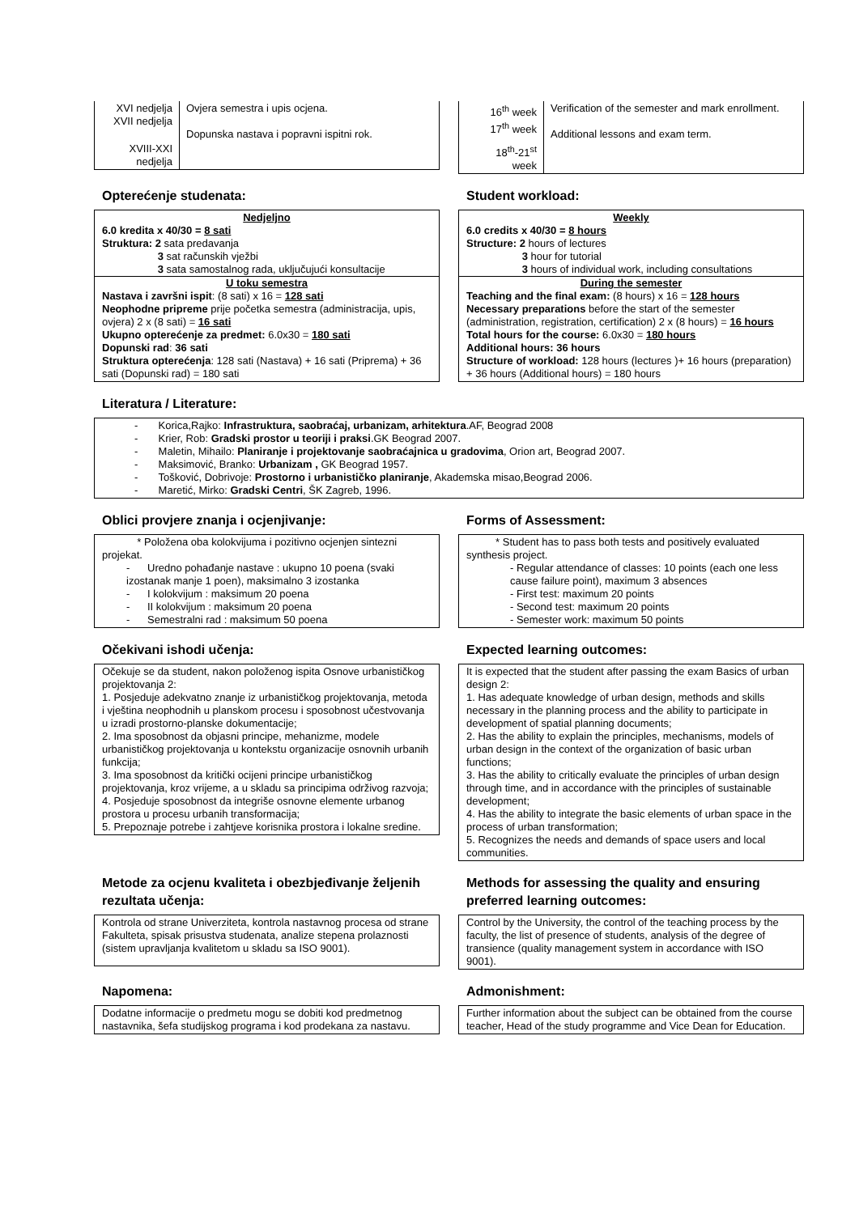| XVI nedjelja XVII nedjelja | Ovjera semestra i upis ocjena. Dopunska nastava i popravni ispitni rok. |
| XVIII-XXI nedjelja | |
| 16<sup>th</sup> week 17<sup>th</sup> week | Verification of the semester and mark enrollment. Additional lessons and exam term. |
| 18<sup>th</sup>-21<sup>st</sup> week | |
Opterećenje studenata:
Nedjeljno
6.0 kredita x 40/30 = 8 sati
Struktura: 2 sata predavanja
3 sat računskih vježbi
3 sata samostalnog rada, uključujući konsultacije
U toku semestra
Nastava i završni ispit: (8 sati) x 16 = 128 sati
Neophodne pripreme prije početka semestra (administracija, upis, ovjera) 2 x (8 sati) = 16 sati
Ukupno opterećenje za predmet: 6.0x30 = 180 sati
Dopunski rad: 36 sati
Struktura opterećenja: 128 sati (Nastava) + 16 sati (Priprema) + 36 sati (Dopunski rad) = 180 sati
Student workload:
Weekly
6.0 credits x 40/30 = 8 hours
Structure: 2 hours of lectures
3 hour for tutorial
3 hours of individual work, including consultations
During the semester
Teaching and the final exam: (8 hours) x 16 = 128 hours
Necessary preparations before the start of the semester (administration, registration, certification) 2 x (8 hours) = 16 hours
Total hours for the course: 6.0x30 = 180 hours
Additional hours: 36 hours
Structure of workload: 128 hours (lectures )+ 16 hours (preparation) + 36 hours (Additional hours) = 180 hours
Literatura / Literature:
- Korica,Rajko: Infrastruktura, saobraćaj, urbanizam, arhitektura.AF, Beograd 2008
- Krier, Rob: Gradski prostor u teoriji i praksi.GK Beograd 2007.
- Maletin, Mihailo: Planiranje i projektovanje saobraćajnica u gradovima, Orion art, Beograd 2007.
- Maksimović, Branko: Urbanizam , GK Beograd 1957.
- Tošković, Dobrivoje: Prostorno i urbanističko planiranje, Akademska misao,Beograd 2006.
- Maretić, Mirko: Gradski Centri, ŠK Zagreb, 1996.
Oblici provjere znanja i ocjenjivanje:
* Položena oba kolokvijuma i pozitivno ocjenjen sintezni projekat.
- Uredno pohađanje nastave : ukupno 10 poena (svaki izostanak manje 1 poen), maksimalno 3 izostanka
- I kolokvijum : maksimum 20 poena
- II kolokvijum : maksimum 20 poena
- Semestralni rad : maksimum 50 poena
Forms of Assessment:
* Student has to pass both tests and positively evaluated synthesis project.
- Regular attendance of classes: 10 points (each one less cause failure point), maximum 3 absences
- First test: maximum 20 points
- Second test: maximum 20 points
- Semester work: maximum 50 points
Očekivani ishodi učenja:
Očekuje se da student, nakon položenog ispita Osnove urbanističkog projektovanja 2:
1. Posjeduje adekvatno znanje iz urbanističkog projektovanja, metoda i vještina neophodnih u planskom procesu i sposobnost učestvovanja u izradi prostorno-planske dokumentacije;
2. Ima sposobnost da objasni principe, mehanizme, modele urbanističkog projektovanja u kontekstu organizacije osnovnih urbanih funkcija;
3. Ima sposobnost da kritički ocijeni principe urbanističkog projektovanja, kroz vrijeme, a u skladu sa principima održivog razvoja;
4. Posjeduje sposobnost da integriše osnovne elemente urbanog prostora u procesu urbanih transformacija;
5. Prepoznaje potrebe i zahtjeve korisnika prostora i lokalne sredine.
Expected learning outcomes:
It is expected that the student after passing the exam Basics of urban design 2:
1. Has adequate knowledge of urban design, methods and skills necessary in the planning process and the ability to participate in development of spatial planning documents;
2. Has the ability to explain the principles, mechanisms, models of urban design in the context of the organization of basic urban functions;
3. Has the ability to critically evaluate the principles of urban design through time, and in accordance with the principles of sustainable development;
4. Has the ability to integrate the basic elements of urban space in the process of urban transformation;
5. Recognizes the needs and demands of space users and local communities.
Metode za ocjenu kvaliteta i obezbjeđivanje željenih rezultata učenja:
Kontrola od strane Univerziteta, kontrola nastavnog procesa od strane Fakulteta, spisak prisustva studenata, analize stepena prolaznosti (sistem upravljanja kvalitetom u skladu sa ISO 9001).
Methods for assessing the quality and ensuring preferred learning outcomes:
Control by the University, the control of the teaching process by the faculty, the list of presence of students, analysis of the degree of transience (quality management system in accordance with ISO 9001).
Napomena:
Dodatne informacije o predmetu mogu se dobiti kod predmetnog nastavnika, šefa studijskog programa i kod prodekana za nastavu.
Admonishment:
Further information about the subject can be obtained from the course teacher, Head of the study programme and Vice Dean for Education.